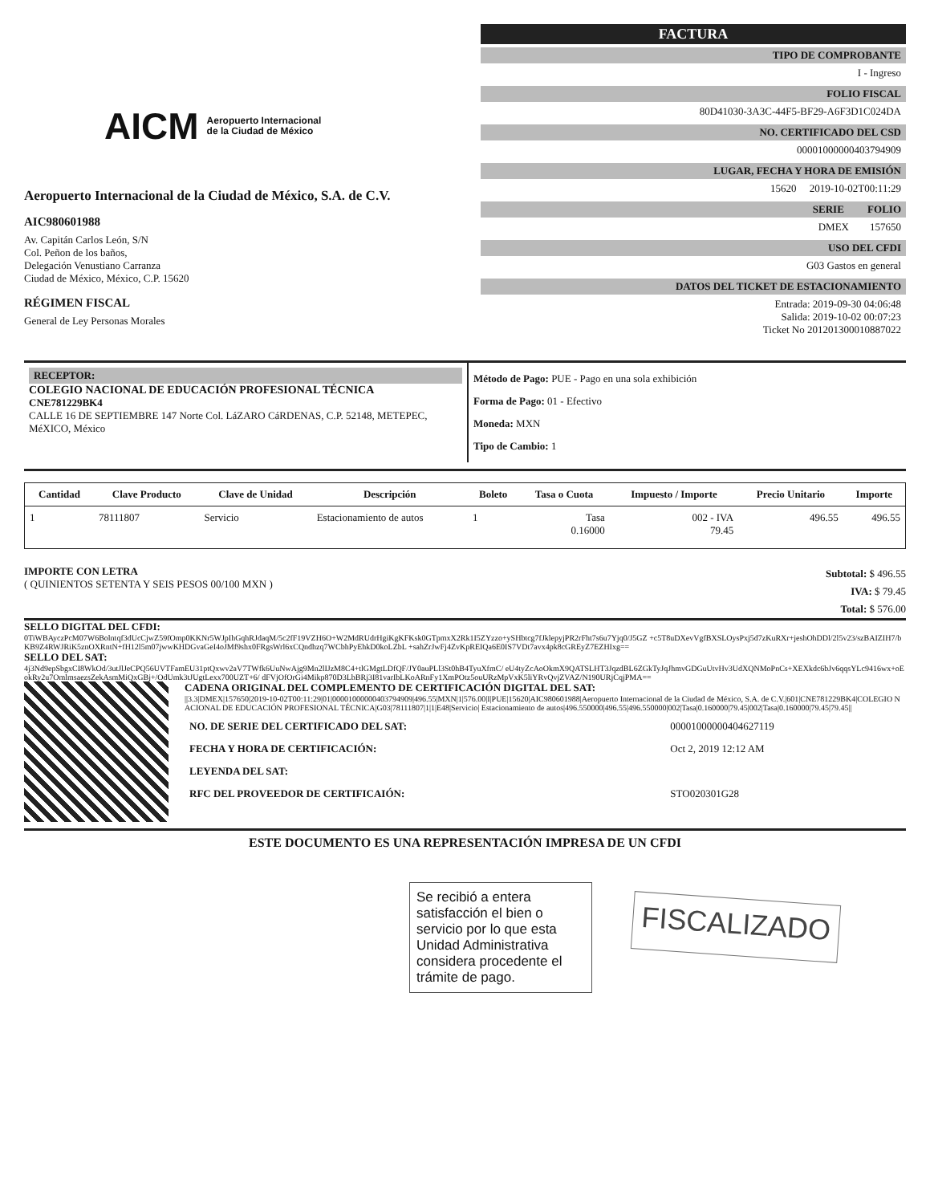AICM Aeropuerto Internacional
de la Ciudad de México
Aeropuerto Internacional de la Ciudad de México, S.A. de C.V.
AIC980601988
Av. Capitán Carlos León, S/N
Col. Peñon de los baños,
Delegación Venustiano Carranza
Ciudad de México, México, C.P. 15620
RÉGIMEN FISCAL
General de Ley Personas Morales
FACTURA
TIPO DE COMPROBANTE
I - Ingreso
FOLIO FISCAL
80D41030-3A3C-44F5-BF29-A6F3D1C024DA
NO. CERTIFICADO DEL CSD
00001000000403794909
LUGAR, FECHA Y HORA DE EMISIÓN
15620 2019-10-02T00:11:29
SERIE FOLIO
DMEX 157650
USO DEL CFDI
G03 Gastos en general
DATOS DEL TICKET DE ESTACIONAMIENTO
Entrada: 2019-09-30 04:06:48
Salida: 2019-10-02 00:07:23
Ticket No 201201300010887022
RECEPTOR:
COLEGIO NACIONAL DE EDUCACIÓN PROFESIONAL TÉCNICA
CNE781229BK4
CALLE 16 DE SEPTIEMBRE 147 Norte Col. LáZARO CáRDENAS, C.P. 52148, METEPEC, MéXICO, México
Método de Pago: PUE - Pago en una sola exhibición
Forma de Pago: 01 - Efectivo
Moneda: MXN
Tipo de Cambio: 1
| Cantidad | Clave Producto | Clave de Unidad | Descripción | Boleto | Tasa o Cuota | Impuesto / Importe | Precio Unitario | Importe |
| --- | --- | --- | --- | --- | --- | --- | --- | --- |
| 1 | 78111807 | Servicio | Estacionamiento de autos | 1 | Tasa 0.16000 | 002 - IVA 79.45 | 496.55 | 496.55 |
IMPORTE CON LETRA
( QUINIENTOS SETENTA Y SEIS PESOS 00/100 MXN )
Subtotal: $ 496.55
IVA: $ 79.45
Total: $ 576.00
SELLO DIGITAL DEL CFDI:
0TiWBAyczPcM07W6Bolntqf3dUcCjwZ59fOmp0KKNr5WJpIhGqhRJdaqM/5c2fF19VZH6O+W2MdRUdrHgiKgKFKsk0GTpmxX2Rk1I5ZYzzo+ySHbtcg7fJklepyjPR2rFht7s6u7Yjq0/J5GZ +c5T8uDXevVgfBXSLOysPxj5d7zKuRXr+jeshOhDDl/2l5v23/szBAIZIH7/bKB9Z4RWJRiK5znOXRntN+fH12l5m07jwwKHDGvaGeI4oJMf9shx0FRgsWrl6xCQndhzq7WCbhPyEhkD0koLZbL +sahZrJwFj4ZvKpREIQa6E0IS7VDt7avx4pk8cGREyZ7EZHIxg==
SELLO DEL SAT:
4j3Nd9epSbgxCI8WkOd/3utJlJeCPQ56UVTFamEU31ptQxwv2aV7TWfk6UuNwAjg9Mn2lIJzM8C4+tlGMgtLDfQF/JY0auPLl3St0hB4TyuXfmC/ eU4tyZcAoOkmX9QATSLHT3JqzdBL6ZGkTyJqJhmvGDGuUtvHv3UdXQNMoPnCs+XEXkdc6bJv6qqsYLc9416wx+oEokRy2u7OmlmsaezsZekAsmMiQxGBj+/OdUmk3tJUgtLexx700UZT+6/ dFVjOfOrGi4Mikp870D3LbBRj3I81varIbLKoARnFy1XmPOtz5ouURzMpVxK5liYRvQvjZVAZ/N190URjCqjPMA==
CADENA ORIGINAL DEL COMPLEMENTO DE CERTIFICACIÓN DIGITAL DEL SAT:
||3.3|DMEX|157650|2019-10-02T00:11:29|01|00001000000403794909|496.55|MXN|1|576.00|I|PUE|15620|AIC980601988|Aeropuerto Internacional de la Ciudad de México, S.A. de C.V.|601|CNE781229BK4|COLEGIO NACIONAL DE EDUCACIÓN PROFESIONAL TÉCNICA|G03|78111807|1|1|E48|Servicio| Estacionamiento de autos|496.550000|496.55|496.550000|002|Tasa|0.160000|79.45|002|Tasa|0.160000|79.45|79.45||
| NO. DE SERIE DEL CERTIFICADO DEL SAT: | 00001000000404627119 |
| FECHA Y HORA DE CERTIFICACIÓN: | Oct 2, 2019 12:12 AM |
| LEYENDA DEL SAT: | |
| RFC DEL PROVEEDOR DE CERTIFICAIÓN: | STO020301G28 |
ESTE DOCUMENTO ES UNA REPRESENTACIÓN IMPRESA DE UN CFDI
Se recibió a entera satisfacción el bien o servicio por lo que esta Unidad Administrativa considera procedente el trámite de pago.
FISCALIZADO